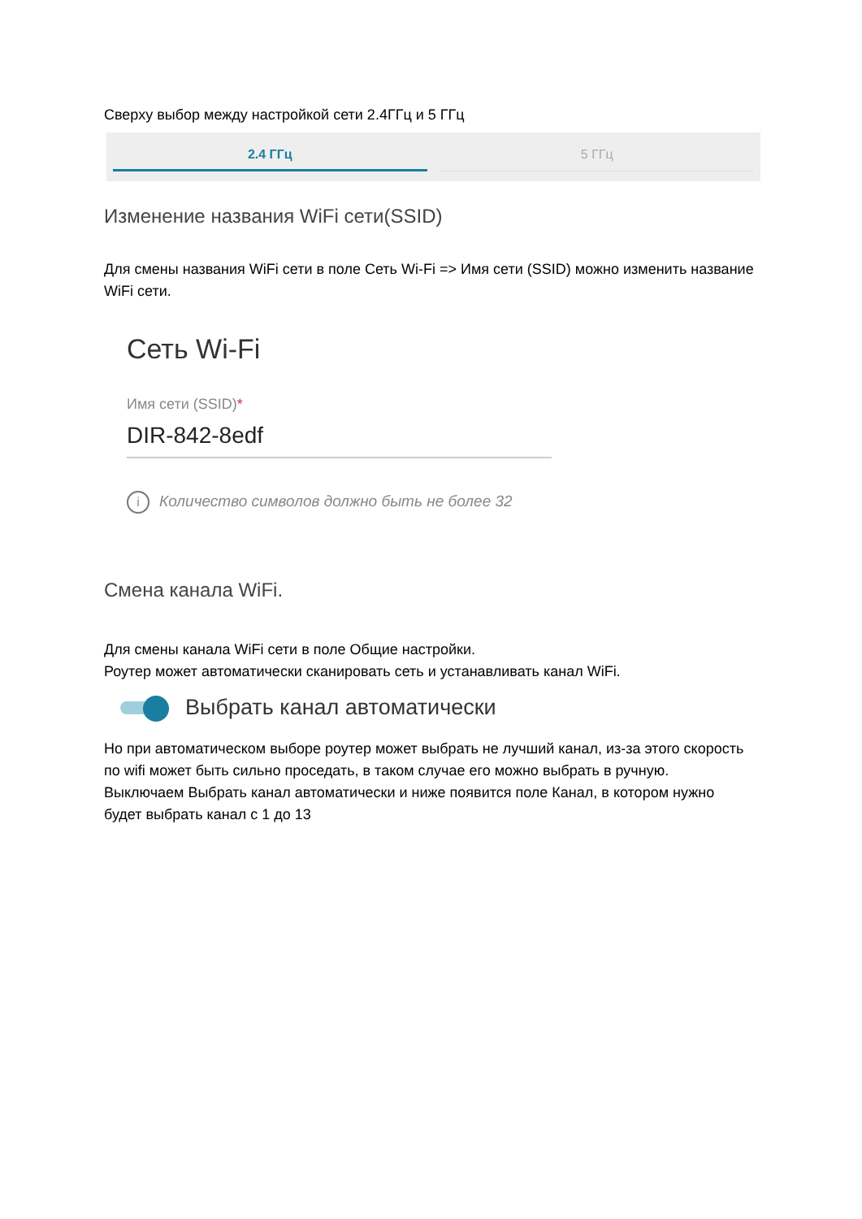Сверху выбор между настройкой сети 2.4ГГц и 5 ГГц
2.4 ГГц 5 ГГц
Изменение названия WiFi сети(SSID)
Для смены названия WiFi сети в поле Сеть Wi-Fi => Имя сети (SSID) можно изменить название WiFi сети.
Сеть Wi-Fi
Имя сети (SSID)*
DIR-842-8edf
i Количество символов должно быть не более 32
Смена канала WiFi.
Для смены канала WiFi сети в поле Общие настройки.
Роутер может автоматически сканировать сеть и устанавливать канал WiFi.
Выбрать канал автоматически
Но при автоматическом выборе роутер может выбрать не лучший канал, из-за этого скорость по wifi может быть сильно проседать, в таком случае его можно выбрать в ручную.
Выключаем Выбрать канал автоматически и ниже появится поле Канал, в котором нужно будет выбрать канал с 1 до 13